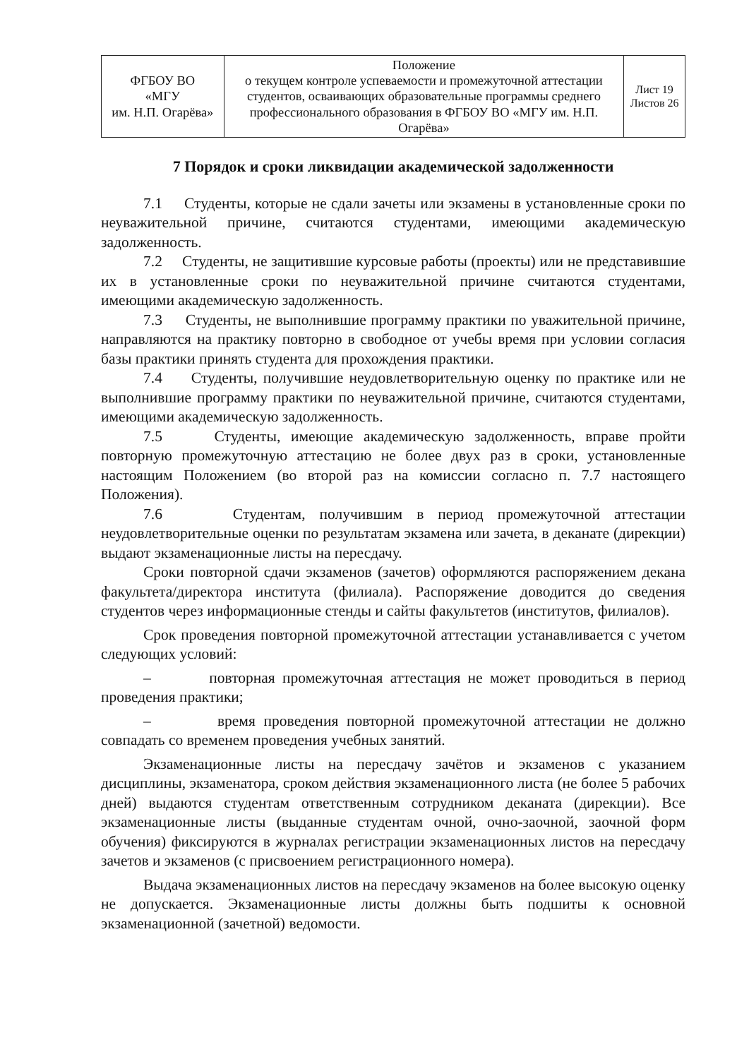| ФГБОУ ВО «МГУ им. Н.П. Огарёва» | Положение о текущем контроле успеваемости и промежуточной аттестации студентов, осваивающих образовательные программы среднего профессионального образования в ФГБОУ ВО «МГУ им. Н.П. Огарёва» | Лист 19 Листов 26 |
7 Порядок и сроки ликвидации академической задолженности
7.1 Студенты, которые не сдали зачеты или экзамены в установленные сроки по неуважительной причине, считаются студентами, имеющими академическую задолженность.
7.2 Студенты, не защитившие курсовые работы (проекты) или не представившие их в установленные сроки по неуважительной причине считаются студентами, имеющими академическую задолженность.
7.3 Студенты, не выполнившие программу практики по уважительной причине, направляются на практику повторно в свободное от учебы время при условии согласия базы практики принять студента для прохождения практики.
7.4 Студенты, получившие неудовлетворительную оценку по практике или не выполнившие программу практики по неуважительной причине, считаются студентами, имеющими академическую задолженность.
7.5 Студенты, имеющие академическую задолженность, вправе пройти повторную промежуточную аттестацию не более двух раз в сроки, установленные настоящим Положением (во второй раз на комиссии согласно п. 7.7 настоящего Положения).
7.6 Студентам, получившим в период промежуточной аттестации неудовлетворительные оценки по результатам экзамена или зачета, в деканате (дирекции) выдают экзаменационные листы на пересдачу.
Сроки повторной сдачи экзаменов (зачетов) оформляются распоряжением декана факультета/директора института (филиала). Распоряжение доводится до сведения студентов через информационные стенды и сайты факультетов (институтов, филиалов).
Срок проведения повторной промежуточной аттестации устанавливается с учетом следующих условий:
– повторная промежуточная аттестация не может проводиться в период проведения практики;
– время проведения повторной промежуточной аттестации не должно совпадать со временем проведения учебных занятий.
Экзаменационные листы на пересдачу зачётов и экзаменов с указанием дисциплины, экзаменатора, сроком действия экзаменационного листа (не более 5 рабочих дней) выдаются студентам ответственным сотрудником деканата (дирекции). Все экзаменационные листы (выданные студентам очной, очно-заочной, заочной форм обучения) фиксируются в журналах регистрации экзаменационных листов на пересдачу зачетов и экзаменов (с присвоением регистрационного номера).
Выдача экзаменационных листов на пересдачу экзаменов на более высокую оценку не допускается. Экзаменационные листы должны быть подшиты к основной экзаменационной (зачетной) ведомости.